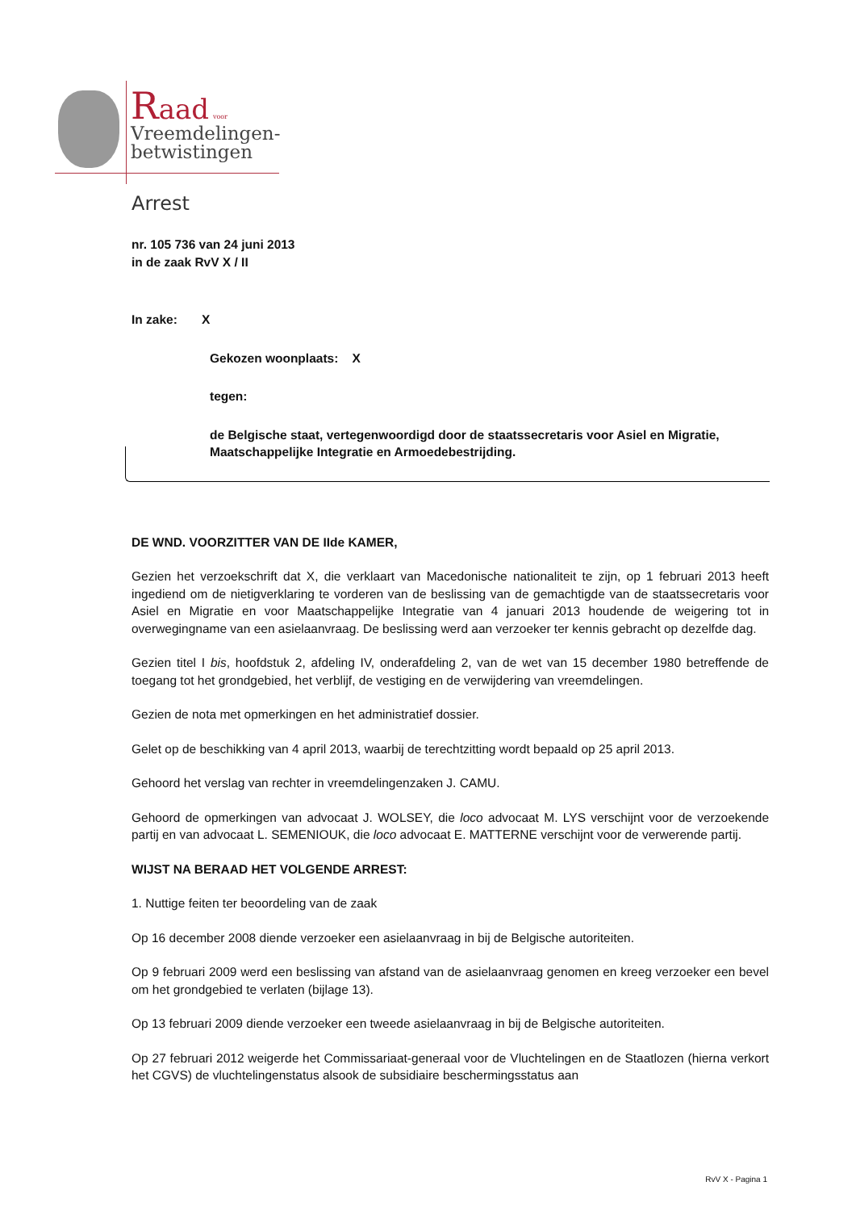Raad voor
Vreemdelingen-
betwistingen
Arrest
nr. 105 736 van 24 juni 2013
in de zaak RvV X / II
In zake: X
Gekozen woonplaats: X
tegen:
de Belgische staat, vertegenwoordigd door de staatssecretaris voor Asiel en Migratie, Maatschappelijke Integratie en Armoedebestrijding.
DE WND. VOORZITTER VAN DE IIde KAMER,
Gezien het verzoekschrift dat X, die verklaart van Macedonische nationaliteit te zijn, op 1 februari 2013 heeft ingediend om de nietigverklaring te vorderen van de beslissing van de gemachtigde van de staatssecretaris voor Asiel en Migratie en voor Maatschappelijke Integratie van 4 januari 2013 houdende de weigering tot in overwegingname van een asielaanvraag. De beslissing werd aan verzoeker ter kennis gebracht op dezelfde dag.
Gezien titel I bis, hoofdstuk 2, afdeling IV, onderafdeling 2, van de wet van 15 december 1980 betreffende de toegang tot het grondgebied, het verblijf, de vestiging en de verwijdering van vreemdelingen.
Gezien de nota met opmerkingen en het administratief dossier.
Gelet op de beschikking van 4 april 2013, waarbij de terechtzitting wordt bepaald op 25 april 2013.
Gehoord het verslag van rechter in vreemdelingenzaken J. CAMU.
Gehoord de opmerkingen van advocaat J. WOLSEY, die loco advocaat M. LYS verschijnt voor de verzoekende partij en van advocaat L. SEMENIOUK, die loco advocaat E. MATTERNE verschijnt voor de verwerende partij.
WIJST NA BERAAD HET VOLGENDE ARREST:
1. Nuttige feiten ter beoordeling van de zaak
Op 16 december 2008 diende verzoeker een asielaanvraag in bij de Belgische autoriteiten.
Op 9 februari 2009 werd een beslissing van afstand van de asielaanvraag genomen en kreeg verzoeker een bevel om het grondgebied te verlaten (bijlage 13).
Op 13 februari 2009 diende verzoeker een tweede asielaanvraag in bij de Belgische autoriteiten.
Op 27 februari 2012 weigerde het Commissariaat-generaal voor de Vluchtelingen en de Staatlozen (hierna verkort het CGVS) de vluchtelingenstatus alsook de subsidiaire beschermingsstatus aan
RvV X - Pagina 1